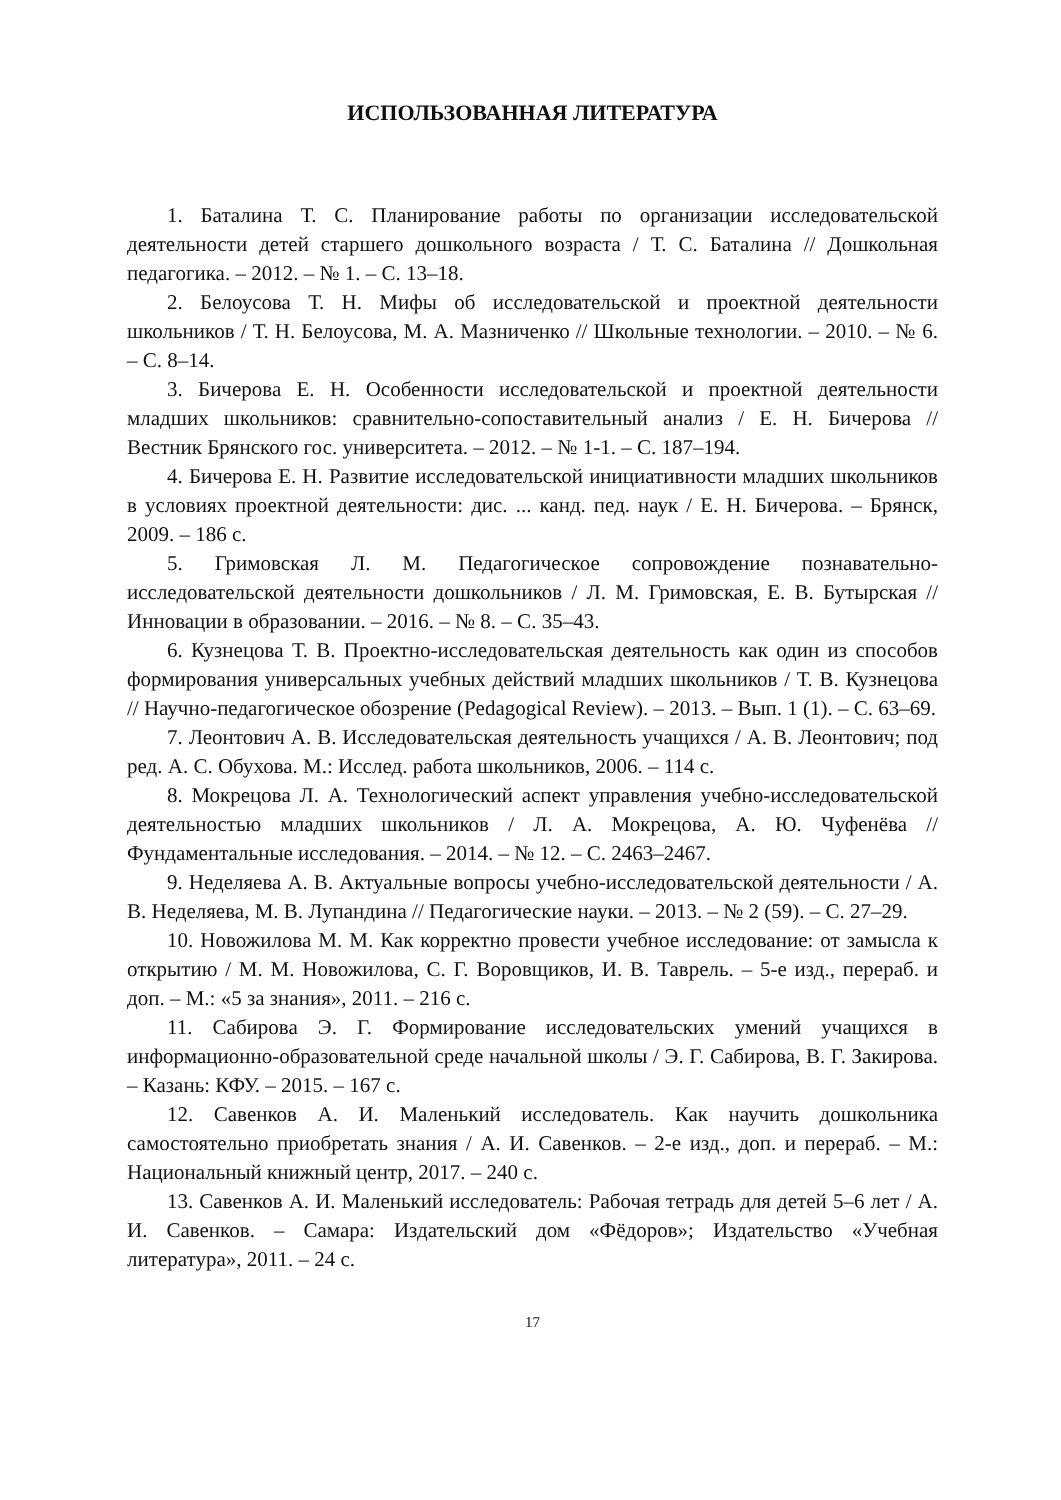ИСПОЛЬЗОВАННАЯ ЛИТЕРАТУРА
1. Баталина Т. С. Планирование работы по организации исследовательской деятельности детей старшего дошкольного возраста / Т. С. Баталина // Дошкольная педагогика. – 2012. – № 1. – С. 13–18.
2. Белоусова Т. Н. Мифы об исследовательской и проектной деятельности школьников / Т. Н. Белоусова, М. А. Мазниченко // Школьные технологии. – 2010. – № 6. – С. 8–14.
3. Бичерова Е. Н. Особенности исследовательской и проектной деятельности младших школьников: сравнительно-сопоставительный анализ / Е. Н. Бичерова // Вестник Брянского гос. университета. – 2012. – № 1-1. – С. 187–194.
4. Бичерова Е. Н. Развитие исследовательской инициативности младших школьников в условиях проектной деятельности: дис. ... канд. пед. наук / Е. Н. Бичерова. – Брянск, 2009. – 186 с.
5. Гримовская Л. М. Педагогическое сопровождение познавательно-исследовательской деятельности дошкольников / Л. М. Гримовская, Е. В. Бутырская // Инновации в образовании. – 2016. – № 8. – С. 35–43.
6. Кузнецова Т. В. Проектно-исследовательская деятельность как один из способов формирования универсальных учебных действий младших школьников / Т. В. Кузнецова // Научно-педагогическое обозрение (Pedagogical Review). – 2013. – Вып. 1 (1). – С. 63–69.
7. Леонтович А. В. Исследовательская деятельность учащихся / А. В. Леонтович; под ред. А. С. Обухова. М.: Исслед. работа школьников, 2006. – 114 с.
8. Мокрецова Л. А. Технологический аспект управления учебно-исследовательской деятельностью младших школьников / Л. А. Мокрецова, А. Ю. Чуфенёва // Фундаментальные исследования. – 2014. – № 12. – С. 2463–2467.
9. Неделяева А. В. Актуальные вопросы учебно-исследовательской деятельности / А. В. Неделяева, М. В. Лупандина // Педагогические науки. – 2013. – № 2 (59). – С. 27–29.
10. Новожилова М. М. Как корректно провести учебное исследование: от замысла к открытию / М. М. Новожилова, С. Г. Воровщиков, И. В. Таврель. – 5-е изд., перераб. и доп. – М.: «5 за знания», 2011. – 216 с.
11. Сабирова Э. Г. Формирование исследовательских умений учащихся в информационно-образовательной среде начальной школы / Э. Г. Сабирова, В. Г. Закирова. – Казань: КФУ. – 2015. – 167 с.
12. Савенков А. И. Маленький исследователь. Как научить дошкольника самостоятельно приобретать знания / А. И. Савенков. – 2-е изд., доп. и перераб. – М.: Национальный книжный центр, 2017. – 240 с.
13. Савенков А. И. Маленький исследователь: Рабочая тетрадь для детей 5–6 лет / А. И. Савенков. – Самара: Издательский дом «Фёдоров»; Издательство «Учебная литература», 2011. – 24 с.
17